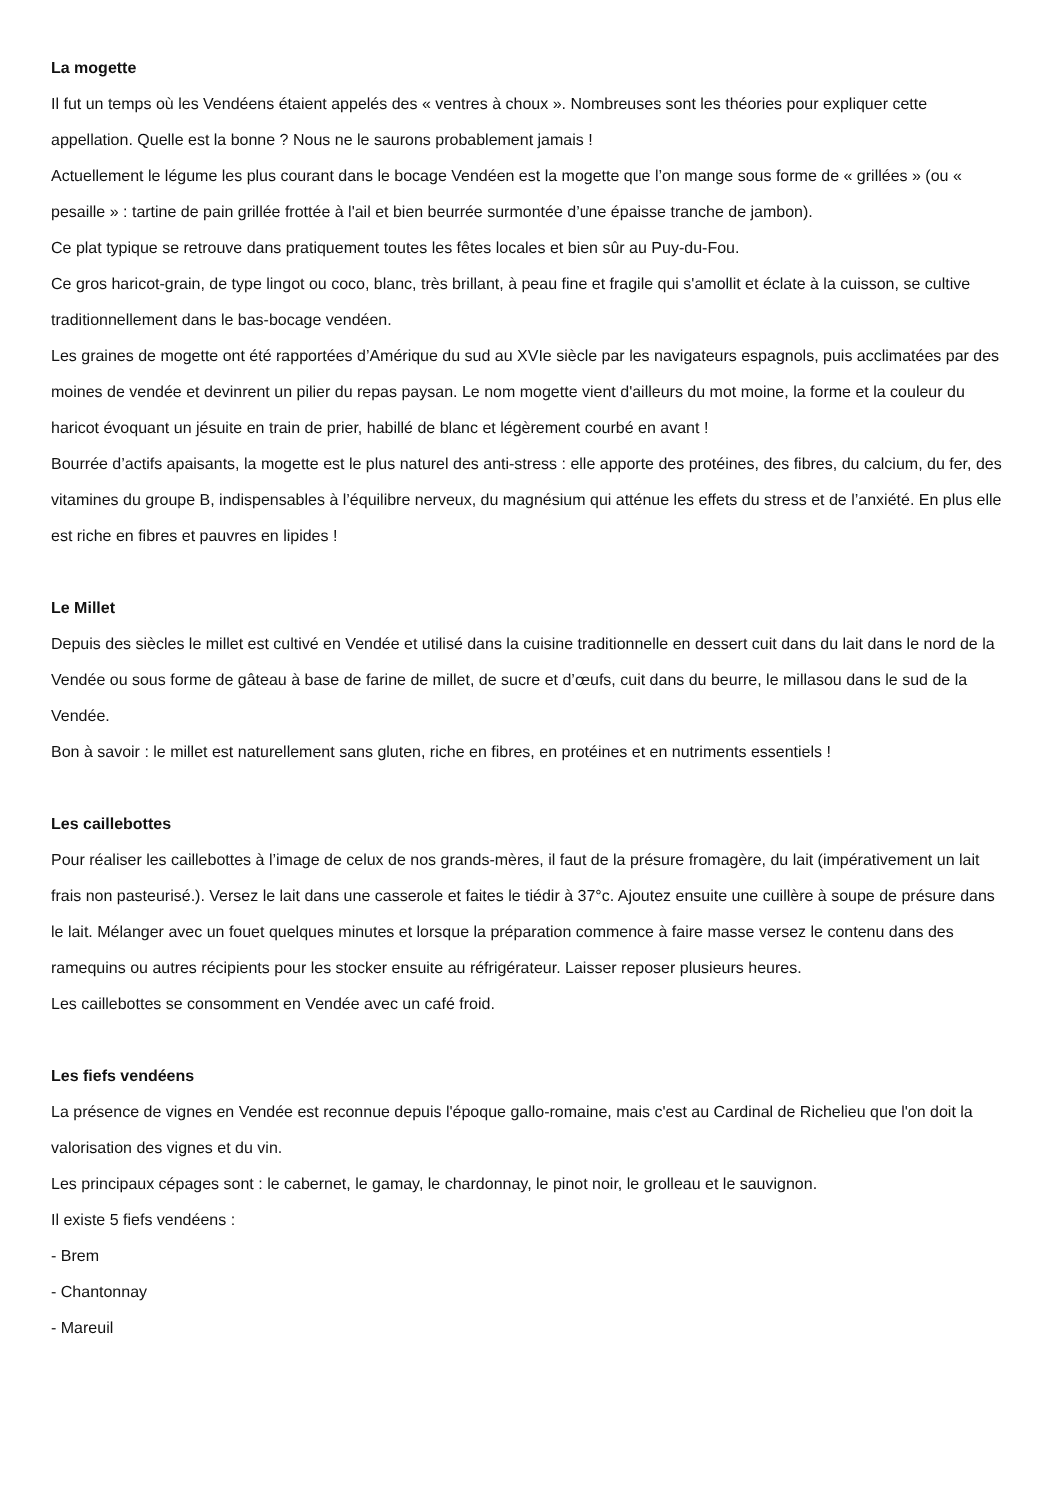La mogette
Il fut un temps où les Vendéens étaient appelés des « ventres à choux ». Nombreuses sont les théories pour expliquer cette appellation. Quelle est la bonne ? Nous ne le saurons probablement jamais !
Actuellement le légume les plus courant dans le bocage Vendéen est la mogette que l’on mange sous forme de « grillées » (ou « pesaille » : tartine de pain grillée frottée à l'ail et bien beurrée surmontée d’une épaisse tranche de jambon).
Ce plat typique se retrouve dans pratiquement toutes les fêtes locales et bien sûr au Puy-du-Fou.
Ce gros haricot-grain, de type lingot ou coco, blanc, très brillant, à peau fine et fragile qui s'amollit et éclate à la cuisson, se cultive traditionnellement dans le bas-bocage vendéen.
Les graines de mogette ont été rapportées d’Amérique du sud au XVIe siècle par les navigateurs espagnols, puis acclimatées par des moines de vendée et devinrent un pilier du repas paysan. Le nom mogette vient d'ailleurs du mot moine, la forme et la couleur du haricot évoquant un jésuite en train de prier, habillé de blanc et légèrement courbé en avant !
Bourrée d’actifs apaisants, la mogette est le plus naturel des anti-stress : elle apporte des protéines, des fibres, du calcium, du fer, des vitamines du groupe B, indispensables à l’équilibre nerveux, du magnésium qui atténue les effets du stress et de l’anxiété. En plus elle est riche en fibres et pauvres en lipides !
Le Millet
Depuis des siècles le millet est cultivé en Vendée et utilisé dans la cuisine traditionnelle en dessert cuit dans du lait dans le nord de la Vendée ou sous forme de gâteau à base de farine de millet, de sucre et d’œufs, cuit dans du beurre, le millasou dans le sud de la Vendée.
Bon à savoir : le millet est naturellement sans gluten, riche en fibres, en protéines et en nutriments essentiels !
Les caillebottes
Pour réaliser les caillebottes à l’image de celux de nos grands-mères, il faut de la présure fromagère, du lait (impérativement un lait frais non pasteurisé.). Versez le lait dans une casserole et faites le tiédir à 37°c. Ajoutez ensuite une cuillère à soupe de présure dans le lait. Mélanger avec un fouet quelques minutes et lorsque la préparation commence à faire masse versez le contenu dans des ramequins ou autres récipients pour les stocker ensuite au réfrigérateur. Laisser reposer plusieurs heures.
Les caillebottes se consomment en Vendée avec un café froid.
Les fiefs vendéens
La présence de vignes en Vendée est reconnue depuis l'époque gallo-romaine, mais c'est au Cardinal de Richelieu que l'on doit la valorisation des vignes et du vin.
Les principaux cépages sont : le cabernet, le gamay, le chardonnay, le pinot noir, le grolleau et le sauvignon.
Il existe 5 fiefs vendéens :
- Brem
- Chantonnay
- Mareuil